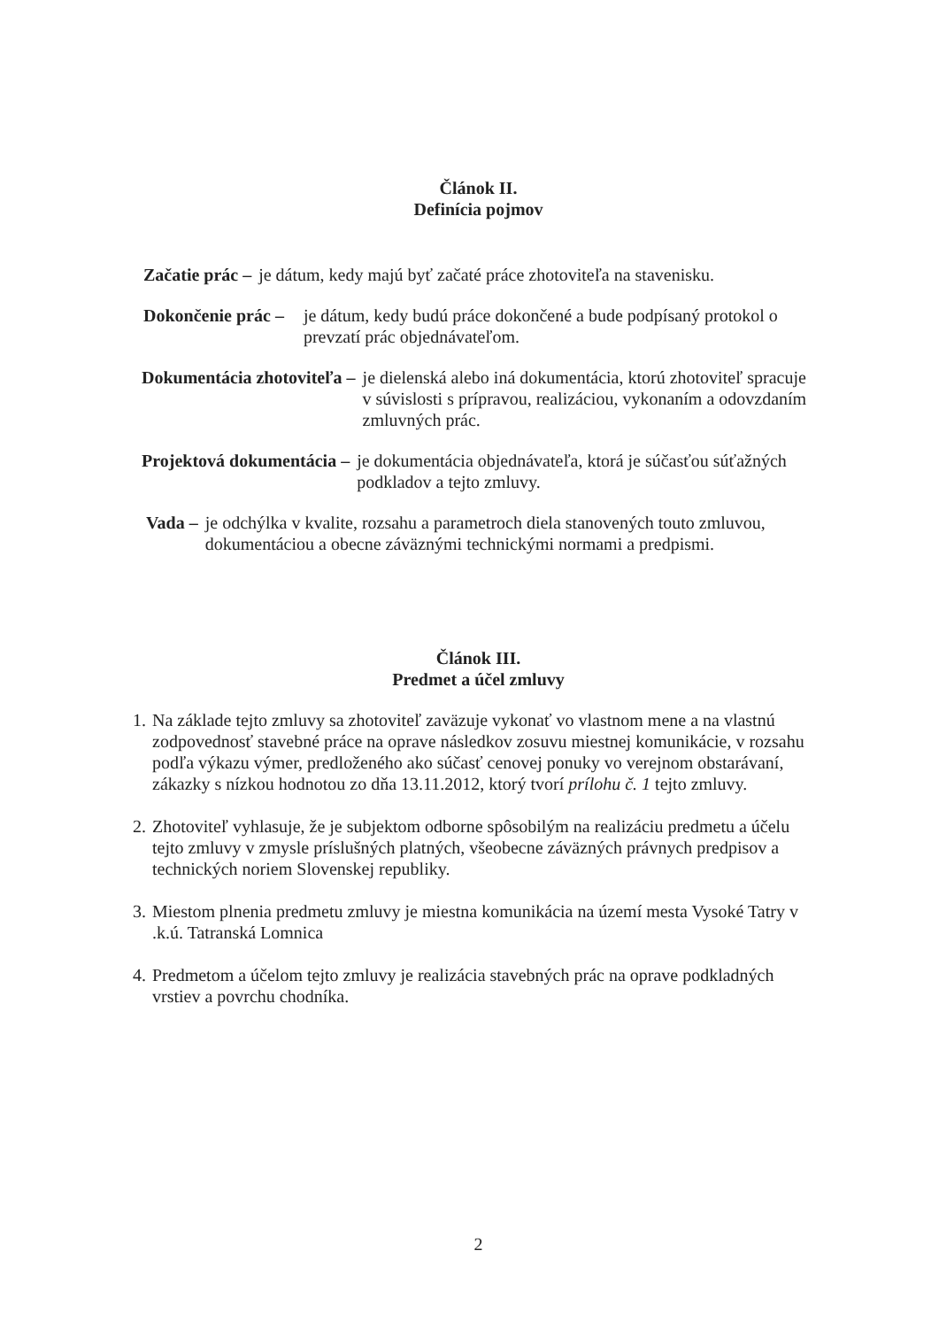Článok II.
Definícia pojmov
Začatie prác – je dátum, kedy majú byť začaté práce zhotoviteľa na stavenisku.
Dokončenie prác – je dátum, kedy budú práce dokončené a bude podpísaný protokol o prevzatí prác objednávateľom.
Dokumentácia zhotoviteľa – je dielenská alebo iná dokumentácia, ktorú zhotoviteľ spracuje v súvislosti s prípravou, realizáciou, vykonaním a odovzdaním zmluvných prác.
Projektová dokumentácia – je dokumentácia objednávateľa, ktorá je súčasťou súťažných podkladov a tejto zmluvy.
Vada – je odchýlka v kvalite, rozsahu a parametroch diela stanovených touto zmluvou, dokumentáciou a obecne záväznými technickými normami a predpismi.
Článok III.
Predmet a účel zmluvy
1.
Na základe tejto zmluvy sa zhotoviteľ zaväzuje vykonať vo vlastnom mene a na vlastnú zodpovednosť stavebné práce na oprave následkov zosuvu miestnej komunikácie, v rozsahu podľa výkazu výmer, predloženého ako súčasť cenovej ponuky vo verejnom obstarávaní, zákazky s nízkou hodnotou zo dňa 13.11.2012, ktorý tvorí prílohu č. 1 tejto zmluvy.
2.
Zhotoviteľ vyhlasuje, že je subjektom odborne spôsobilým na realizáciu predmetu a účelu tejto zmluvy v zmysle príslušných platných, všeobecne záväzných právnych predpisov a technických noriem Slovenskej republiky.
3.
Miestom plnenia predmetu zmluvy je miestna komunikácia na území mesta Vysoké Tatry v .k.ú. Tatranská Lomnica
4.
Predmetom a účelom tejto zmluvy je realizácia stavebných prác na oprave podkladných vrstiev a povrchu chodníka.
2